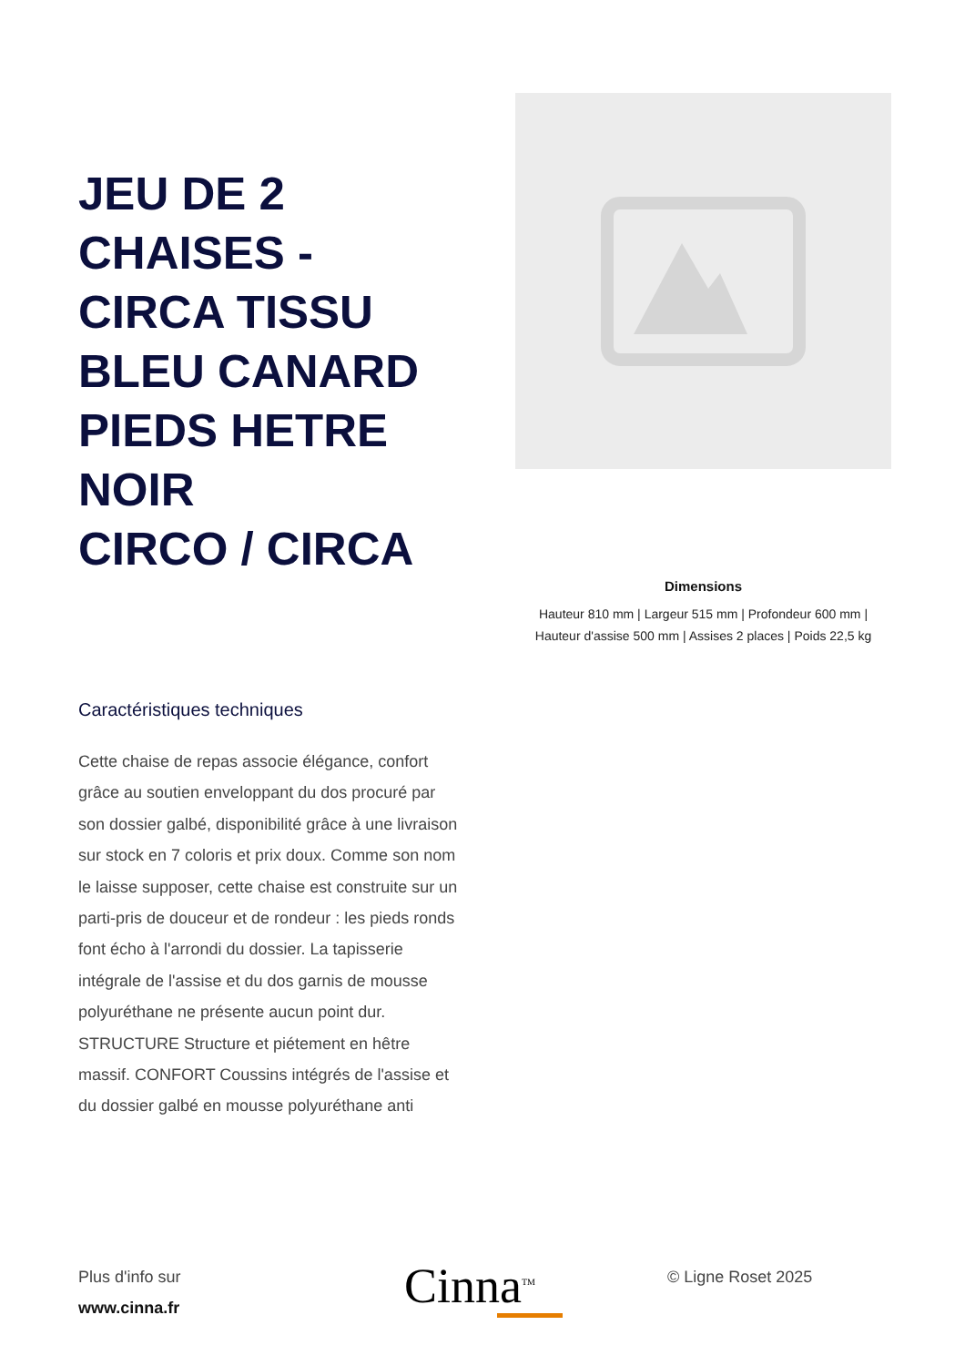JEU DE 2 CHAISES - CIRCA TISSU BLEU CANARD PIEDS HETRE NOIR
CIRCO / CIRCA
Dimensions
Hauteur 810 mm | Largeur 515 mm | Profondeur 600 mm |
Hauteur d'assise 500 mm | Assises 2 places | Poids 22,5 kg
Caractéristiques techniques
Cette chaise de repas associe élégance, confort grâce au soutien enveloppant du dos procuré par son dossier galbé, disponibilité grâce à une livraison sur stock en 7 coloris et prix doux. Comme son nom le laisse supposer, cette chaise est construite sur un parti-pris de douceur et de rondeur : les pieds ronds font écho à l'arrondi du dossier. La tapisserie intégrale de l'assise et du dos garnis de mousse polyuréthane ne présente aucun point dur. STRUCTURE Structure et piétement en hêtre massif. CONFORT Coussins intégrés de l'assise et du dossier galbé en mousse polyuréthane anti
Plus d'info sur
www.cinna.fr
Cinna<sup>TM</sup> © Ligne Roset 2025